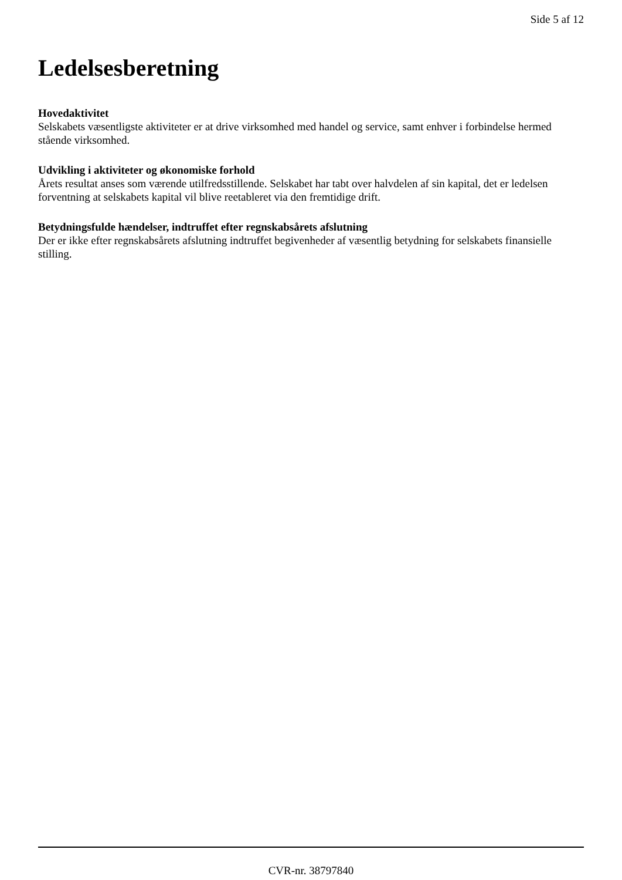Side 5 af 12
Ledelsesberetning
Hovedaktivitet
Selskabets væsentligste aktiviteter er at drive virksomhed med handel og service, samt enhver i forbindelse hermed stående virksomhed.
Udvikling i aktiviteter og økonomiske forhold
Årets resultat anses som værende utilfredsstillende. Selskabet har tabt over halvdelen af sin kapital, det er ledelsen forventning at selskabets kapital vil blive reetableret via den fremtidige drift.
Betydningsfulde hændelser, indtruffet efter regnskabsårets afslutning
Der er ikke efter regnskabsårets afslutning indtruffet begivenheder af væsentlig betydning for selskabets finansielle stilling.
CVR-nr. 38797840